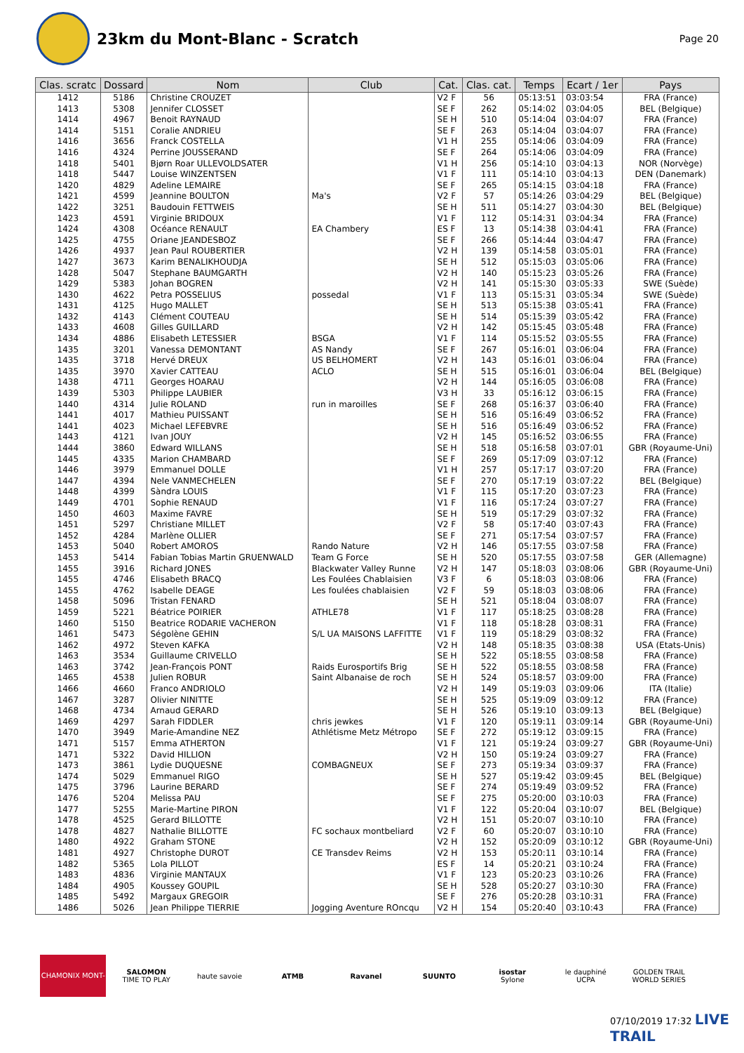23km du Mont-Blanc - Scratch
Page 20
| Clas. scratc | Dossard | Nom | Club | Cat. | Clas. cat. | Temps | Ecart / 1er | Pays |
| --- | --- | --- | --- | --- | --- | --- | --- | --- |
| 1412 | 5186 | Christine CROUZET | | V2 F | 56 | 05:13:51 | 03:03:54 | FRA (France) |
| 1413 | 5308 | Jennifer CLOSSET | | SE F | 262 | 05:14:02 | 03:04:05 | BEL (Belgique) |
| 1414 | 4967 | Benoit RAYNAUD | | SE H | 510 | 05:14:04 | 03:04:07 | FRA (France) |
| 1414 | 5151 | Coralie ANDRIEU | | SE F | 263 | 05:14:04 | 03:04:07 | FRA (France) |
| 1416 | 3656 | Franck COSTELLA | | V1 H | 255 | 05:14:06 | 03:04:09 | FRA (France) |
| 1416 | 4324 | Perrine JOUSSERAND | | SE F | 264 | 05:14:06 | 03:04:09 | FRA (France) |
| 1418 | 5401 | Bjørn Roar ULLEVOLDSATER | | V1 H | 256 | 05:14:10 | 03:04:13 | NOR (Norvège) |
| 1418 | 5447 | Louise WINZENTSEN | | V1 F | 111 | 05:14:10 | 03:04:13 | DEN (Danemark) |
| 1420 | 4829 | Adeline LEMAIRE | | SE F | 265 | 05:14:15 | 03:04:18 | FRA (France) |
| 1421 | 4599 | Jeannine BOULTON | Ma's | V2 F | 57 | 05:14:26 | 03:04:29 | BEL (Belgique) |
| 1422 | 3251 | Baudouin FETTWEIS | | SE H | 511 | 05:14:27 | 03:04:30 | BEL (Belgique) |
| 1423 | 4591 | Virginie BRIDOUX | | V1 F | 112 | 05:14:31 | 03:04:34 | FRA (France) |
| 1424 | 4308 | Océance RENAULT | EA Chambery | ES F | 13 | 05:14:38 | 03:04:41 | FRA (France) |
| 1425 | 4755 | Oriane JEANDESBOZ | | SE F | 266 | 05:14:44 | 03:04:47 | FRA (France) |
| 1426 | 4937 | Jean Paul ROUBERTIER | | V2 H | 139 | 05:14:58 | 03:05:01 | FRA (France) |
| 1427 | 3673 | Karim BENALIKHOUDJA | | SE H | 512 | 05:15:03 | 03:05:06 | FRA (France) |
| 1428 | 5047 | Stephane BAUMGARTH | | V2 H | 140 | 05:15:23 | 03:05:26 | FRA (France) |
| 1429 | 5383 | Johan BOGREN | | V2 H | 141 | 05:15:30 | 03:05:33 | SWE (Suède) |
| 1430 | 4622 | Petra POSSELIUS | possedal | V1 F | 113 | 05:15:31 | 03:05:34 | SWE (Suède) |
| 1431 | 4125 | Hugo MALLET | | SE H | 513 | 05:15:38 | 03:05:41 | FRA (France) |
| 1432 | 4143 | Clément COUTEAU | | SE H | 514 | 05:15:39 | 03:05:42 | FRA (France) |
| 1433 | 4608 | Gilles GUILLARD | | V2 H | 142 | 05:15:45 | 03:05:48 | FRA (France) |
| 1434 | 4886 | Elisabeth LETESSIER | BSGA | V1 F | 114 | 05:15:52 | 03:05:55 | FRA (France) |
| 1435 | 3201 | Vanessa DEMONTANT | AS Nandy | SE F | 267 | 05:16:01 | 03:06:04 | FRA (France) |
| 1435 | 3718 | Hervé DREUX | US BELHOMERT | V2 H | 143 | 05:16:01 | 03:06:04 | FRA (France) |
| 1435 | 3970 | Xavier CATTEAU | ACLO | SE H | 515 | 05:16:01 | 03:06:04 | BEL (Belgique) |
| 1438 | 4711 | Georges HOARAU | | V2 H | 144 | 05:16:05 | 03:06:08 | FRA (France) |
| 1439 | 5303 | Philippe LAUBIER | | V3 H | 33 | 05:16:12 | 03:06:15 | FRA (France) |
| 1440 | 4314 | Julie ROLAND | run in maroilles | SE F | 268 | 05:16:37 | 03:06:40 | FRA (France) |
| 1441 | 4017 | Mathieu PUISSANT | | SE H | 516 | 05:16:49 | 03:06:52 | FRA (France) |
| 1441 | 4023 | Michael LEFEBVRE | | SE H | 516 | 05:16:49 | 03:06:52 | FRA (France) |
| 1443 | 4121 | Ivan JOUY | | V2 H | 145 | 05:16:52 | 03:06:55 | FRA (France) |
| 1444 | 3860 | Edward WILLANS | | SE H | 518 | 05:16:58 | 03:07:01 | GBR (Royaume-Uni) |
| 1445 | 4335 | Marion CHAMBARD | | SE F | 269 | 05:17:09 | 03:07:12 | FRA (France) |
| 1446 | 3979 | Emmanuel DOLLE | | V1 H | 257 | 05:17:17 | 03:07:20 | FRA (France) |
| 1447 | 4394 | Nele VANMECHELEN | | SE F | 270 | 05:17:19 | 03:07:22 | BEL (Belgique) |
| 1448 | 4399 | Sàndra LOUIS | | V1 F | 115 | 05:17:20 | 03:07:23 | FRA (France) |
| 1449 | 4701 | Sophie RENAUD | | V1 F | 116 | 05:17:24 | 03:07:27 | FRA (France) |
| 1450 | 4603 | Maxime FAVRE | | SE H | 519 | 05:17:29 | 03:07:32 | FRA (France) |
| 1451 | 5297 | Christiane MILLET | | V2 F | 58 | 05:17:40 | 03:07:43 | FRA (France) |
| 1452 | 4284 | Marlène OLLIER | | SE F | 271 | 05:17:54 | 03:07:57 | FRA (France) |
| 1453 | 5040 | Robert AMOROS | Rando Nature | V2 H | 146 | 05:17:55 | 03:07:58 | FRA (France) |
| 1453 | 5414 | Fabian Tobias Martin GRUENWALD | Team G Force | SE H | 520 | 05:17:55 | 03:07:58 | GER (Allemagne) |
| 1455 | 3916 | Richard JONES | Blackwater Valley Runne | V2 H | 147 | 05:18:03 | 03:08:06 | GBR (Royaume-Uni) |
| 1455 | 4746 | Elisabeth BRACQ | Les Foulées Chablaisien | V3 F | 6 | 05:18:03 | 03:08:06 | FRA (France) |
| 1455 | 4762 | Isabelle DEAGE | Les foulées chablaisien | V2 F | 59 | 05:18:03 | 03:08:06 | FRA (France) |
| 1458 | 5096 | Tristan FENARD | | SE H | 521 | 05:18:04 | 03:08:07 | FRA (France) |
| 1459 | 5221 | Béatrice POIRIER | ATHLE78 | V1 F | 117 | 05:18:25 | 03:08:28 | FRA (France) |
| 1460 | 5150 | Beatrice RODARIE VACHERON | | V1 F | 118 | 05:18:28 | 03:08:31 | FRA (France) |
| 1461 | 5473 | Ségolène GEHIN | S/L UA MAISONS LAFFITTE | V1 F | 119 | 05:18:29 | 03:08:32 | FRA (France) |
| 1462 | 4972 | Steven KAFKA | | V2 H | 148 | 05:18:35 | 03:08:38 | USA (Etats-Unis) |
| 1463 | 3534 | Guillaume CRIVELLO | | SE H | 522 | 05:18:55 | 03:08:58 | FRA (France) |
| 1463 | 3742 | Jean-François PONT | Raids Eurosportifs Brig | SE H | 522 | 05:18:55 | 03:08:58 | FRA (France) |
| 1465 | 4538 | Julien ROBUR | Saint Albanaise de roch | SE H | 524 | 05:18:57 | 03:09:00 | FRA (France) |
| 1466 | 4660 | Franco ANDRIOLO | | V2 H | 149 | 05:19:03 | 03:09:06 | ITA (Italie) |
| 1467 | 3287 | Olivier NINITTE | | SE H | 525 | 05:19:09 | 03:09:12 | FRA (France) |
| 1468 | 4734 | Arnaud GERARD | | SE H | 526 | 05:19:10 | 03:09:13 | BEL (Belgique) |
| 1469 | 4297 | Sarah FIDDLER | chris jewkes | V1 F | 120 | 05:19:11 | 03:09:14 | GBR (Royaume-Uni) |
| 1470 | 3949 | Marie-Amandine NEZ | Athlétisme Metz Métropo | SE F | 272 | 05:19:12 | 03:09:15 | FRA (France) |
| 1471 | 5157 | Emma ATHERTON | | V1 F | 121 | 05:19:24 | 03:09:27 | GBR (Royaume-Uni) |
| 1471 | 5322 | David HILLION | | V2 H | 150 | 05:19:24 | 03:09:27 | FRA (France) |
| 1473 | 3861 | Lydie DUQUESNE | COMBAGNEUX | SE F | 273 | 05:19:34 | 03:09:37 | FRA (France) |
| 1474 | 5029 | Emmanuel RIGO | | SE H | 527 | 05:19:42 | 03:09:45 | BEL (Belgique) |
| 1475 | 3796 | Laurine BERARD | | SE F | 274 | 05:19:49 | 03:09:52 | FRA (France) |
| 1476 | 5204 | Melissa PAU | | SE F | 275 | 05:20:00 | 03:10:03 | FRA (France) |
| 1477 | 5255 | Marie-Martine PIRON | | V1 F | 122 | 05:20:04 | 03:10:07 | BEL (Belgique) |
| 1478 | 4525 | Gerard BILLOTTE | | V2 H | 151 | 05:20:07 | 03:10:10 | FRA (France) |
| 1478 | 4827 | Nathalie BILLOTTE | FC sochaux montbeliard | V2 F | 60 | 05:20:07 | 03:10:10 | FRA (France) |
| 1480 | 4922 | Graham STONE | | V2 H | 152 | 05:20:09 | 03:10:12 | GBR (Royaume-Uni) |
| 1481 | 4927 | Christophe DUROT | CE Transdev Reims | V2 H | 153 | 05:20:11 | 03:10:14 | FRA (France) |
| 1482 | 5365 | Lola PILLOT | | ES F | 14 | 05:20:21 | 03:10:24 | FRA (France) |
| 1483 | 4836 | Virginie MANTAUX | | V1 F | 123 | 05:20:23 | 03:10:26 | FRA (France) |
| 1484 | 4905 | Koussey GOUPIL | | SE H | 528 | 05:20:27 | 03:10:30 | FRA (France) |
| 1485 | 5492 | Margaux GREGOIR | | SE F | 276 | 05:20:28 | 03:10:31 | FRA (France) |
| 1486 | 5026 | Jean Philippe TIERRIE | Jogging Aventure ROncqu | V2 H | 154 | 05:20:40 | 03:10:43 | FRA (France) |
CHAMONIX MONT-BLANC
SALOMON
TIME TO PLAY
haute savoie ATMB Ravanel SUUNTO
isostar
Sylone
le dauphiné
UCPA
GOLDEN TRAIL WORLD SERIES
07/10/2019 17:32 LIVE TRAIL